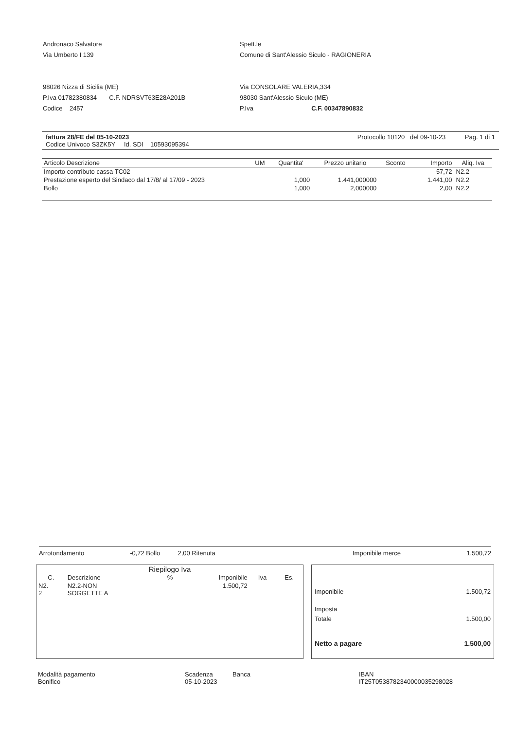Andronaco Salvatore
Via Umberto I 139
98026 Nizza di Sicilia (ME)
P.Iva 01782380834 C.F. NDRSVT63E28A201B
Codice 2457
Spett.le
Comune di Sant'Alessio Siculo - RAGIONERIA
Via CONSOLARE VALERIA,334
98030 Sant'Alessio Siculo (ME)
P.Iva C.F. 00347890832
fattura 28/FE del 05-10-2023
Codice Univoco S3ZK5Y Id. SDI 10593095394
Protocollo 10120 del 09-10-23 Pag. 1 di 1
| Articolo Descrizione | UM | Quantita' | Prezzo unitario | Sconto | Importo | Aliq. Iva |
| --- | --- | --- | --- | --- | --- | --- |
| Importo contributo cassa TC02 | | | | | 57,72 | N2.2 |
| Prestazione esperto del Sindaco dal 17/8/ al 17/09 - 2023 | | 1,000 | 1.441,000000 | | 1.441,00 | N2.2 |
| Bollo | | 1,000 | 2,000000 | | 2,00 | N2.2 |
Arrotondamento -0,72 Bollo 2,00 Ritenuta
Imponibile merce 1.500,72
Riepilogo Iva
| C. | Descrizione | % | Imponibile | Iva | Es. |
| --- | --- | --- | --- | --- | --- |
| N2. 2 | N2.2-NON SOGGETTE A | | 1.500,72 | | |
Imponibile 1.500,72
Imposta
Totale 1.500,00
Netto a pagare 1.500,00
Modalità pagamento
Bonifico
Scadenza
05-10-2023
Banca IBAN
IT25T0538782340000035298028